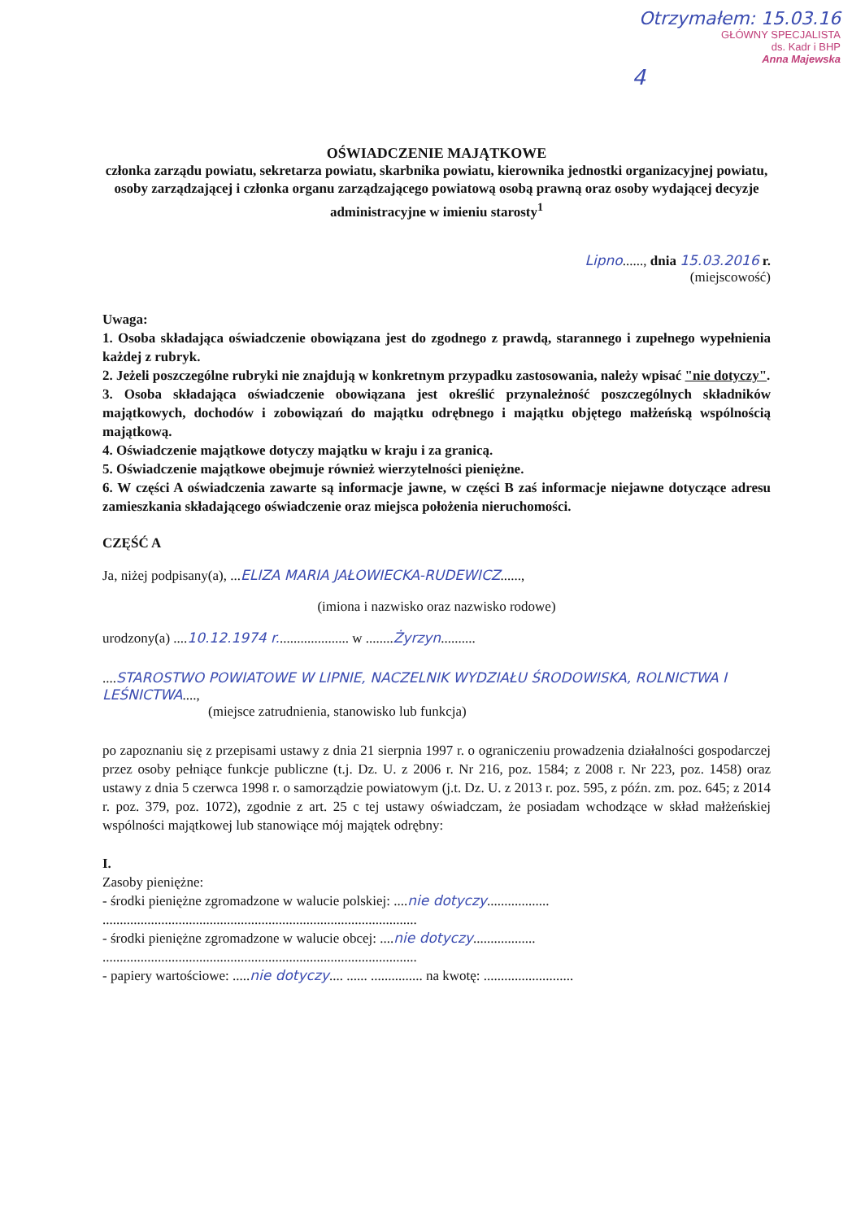Otrzymałem: 15.03.16
GŁÓWNY SPECJALISTA
ds. Kadr i BHP
Anna Majewska
4
OŚWIADCZENIE MAJĄTKOWE
członka zarządu powiatu, sekretarza powiatu, skarbnika powiatu, kierownika jednostki organizacyjnej powiatu, osoby zarządzającej i członka organu zarządzającego powiatową osobą prawną oraz osoby wydającej decyzje administracyjne w imieniu starosty<sup>1</sup>
Lipno......, dnia 15.03.2016 r.
(miejscowość)
Uwaga:
1. Osoba składająca oświadczenie obowiązana jest do zgodnego z prawdą, starannego i zupełnego wypełnienia każdej z rubryk.
2. Jeżeli poszczególne rubryki nie znajdują w konkretnym przypadku zastosowania, należy wpisać "nie dotyczy".
3. Osoba składająca oświadczenie obowiązana jest określić przynależność poszczególnych składników majątkowych, dochodów i zobowiązań do majątku odrębnego i majątku objętego małżeńską wspólnością majątkową.
4. Oświadczenie majątkowe dotyczy majątku w kraju i za granicą.
5. Oświadczenie majątkowe obejmuje również wierzytelności pieniężne.
6. W części A oświadczenia zawarte są informacje jawne, w części B zaś informacje niejawne dotyczące adresu zamieszkania składającego oświadczenie oraz miejsca położenia nieruchomości.
CZĘŚĆ A
Ja, niżej podpisany(a), ...ELIZA MARIA JAŁOWIECKA-RUDEWICZ......,
(imiona i nazwisko oraz nazwisko rodowe)
urodzony(a) ....10.12.1974 r..................... w ........Żyrzyn..........
....STAROSTWO POWIATOWE W LIPNIE, NACZELNIK WYDZIAŁU ŚRODOWISKA, ROLNICTWA I LEŚNICTWA....,
(miejsce zatrudnienia, stanowisko lub funkcja)
po zapoznaniu się z przepisami ustawy z dnia 21 sierpnia 1997 r. o ograniczeniu prowadzenia działalności gospodarczej przez osoby pełniące funkcje publiczne (t.j. Dz. U. z 2006 r. Nr 216, poz. 1584; z 2008 r. Nr 223, poz. 1458) oraz ustawy z dnia 5 czerwca 1998 r. o samorządzie powiatowym (j.t. Dz. U. z 2013 r. poz. 595, z późn. zm. poz. 645; z 2014 r. poz. 379, poz. 1072), zgodnie z art. 25 c tej ustawy oświadczam, że posiadam wchodzące w skład małżeńskiej wspólności majątkowej lub stanowiące mój majątek odrębny:
I.
Zasoby pieniężne:
- środki pieniężne zgromadzone w walucie polskiej: ....nie dotyczy..................
...........................................................................................
- środki pieniężne zgromadzone w walucie obcej: ....nie dotyczy..................
...........................................................................................
- papiery wartościowe: .....nie dotyczy.... ...... ............... na kwotę: ..........................